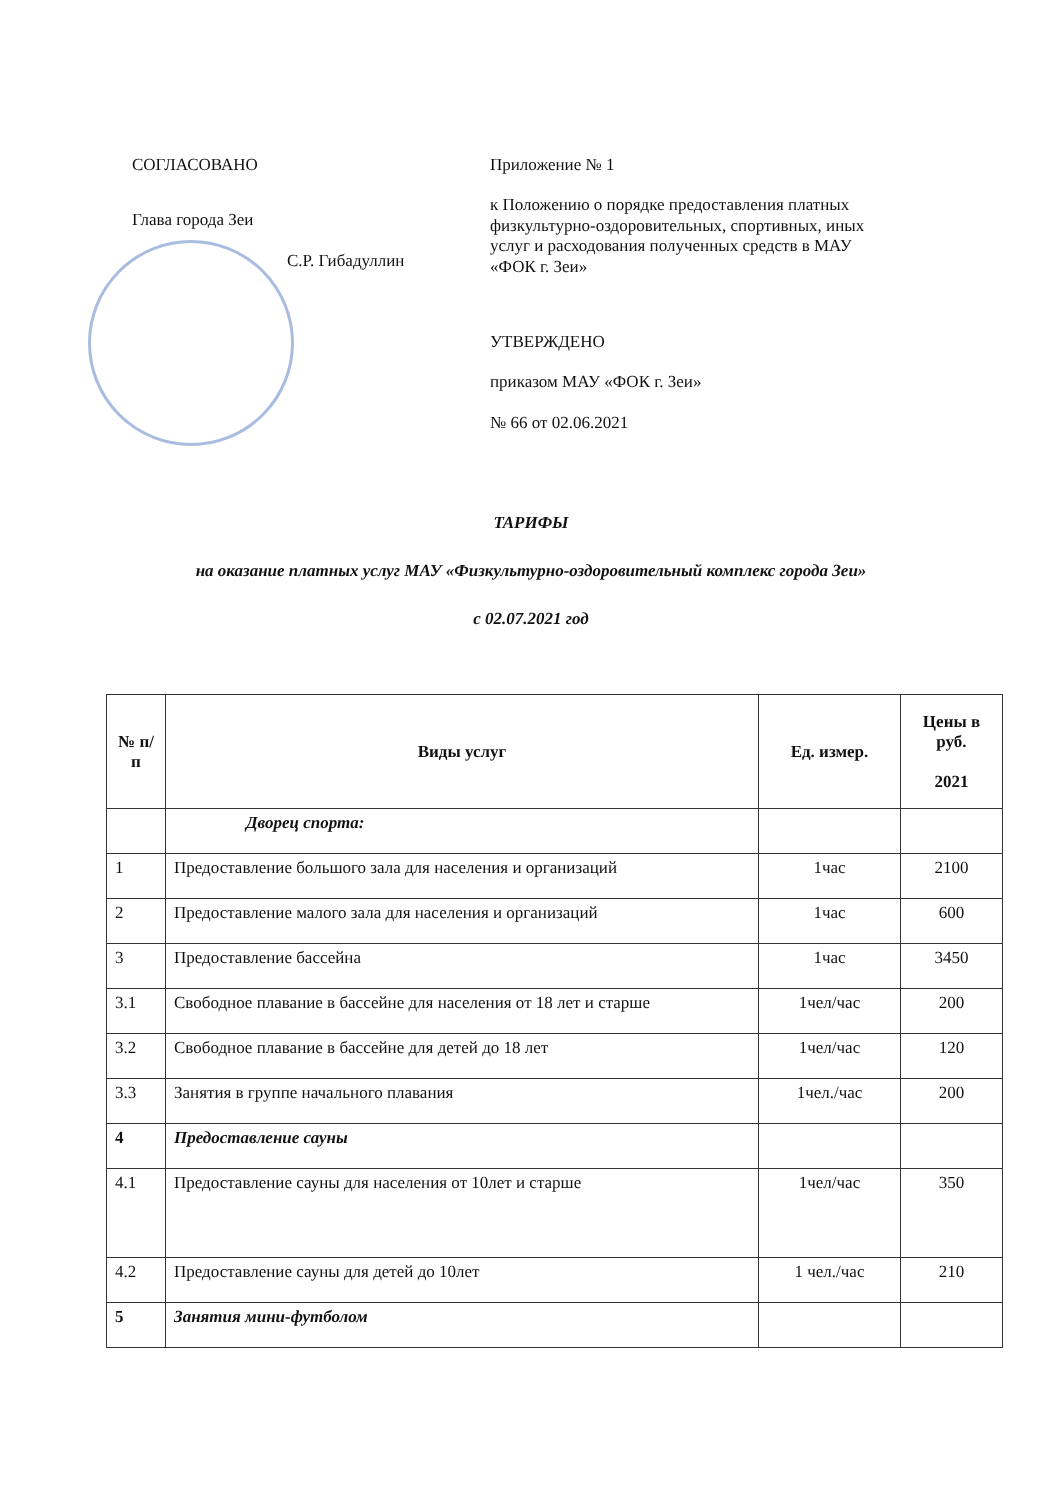СОГЛАСОВАНО
Глава города Зеи
С.Р. Гибадуллин
Приложение № 1
к Положению о порядке предоставления платных физкультурно-оздоровительных, спортивных, иных услуг и расходования полученных средств в МАУ «ФОК г. Зеи»
УТВЕРЖДЕНО
приказом МАУ «ФОК г. Зеи»
№ 66 от 02.06.2021
ТАРИФЫ
на оказание платных услуг МАУ «Физкультурно-оздоровительный комплекс города Зеи»
с 02.07.2021 год
| № п/п | Виды услуг | Ед. измер. | Цены в руб. 2021 |
| --- | --- | --- | --- |
| | Дворец спорта: | | |
| 1 | Предоставление большого зала для населения и организаций | 1час | 2100 |
| 2 | Предоставление малого зала для населения и организаций | 1час | 600 |
| 3 | Предоставление бассейна | 1час | 3450 |
| 3.1 | Свободное плавание в бассейне для населения от 18 лет и старше | 1чел/час | 200 |
| 3.2 | Свободное плавание в бассейне для детей до 18 лет | 1чел/час | 120 |
| 3.3 | Занятия в группе начального плавания | 1чел./час | 200 |
| 4 | Предоставление сауны | | |
| 4.1 | Предоставление сауны для населения от 10лет и старше | 1чел/час | 350 |
| 4.2 | Предоставление сауны для детей до 10лет | 1 чел./час | 210 |
| 5 | Занятия мини-футболом | | |